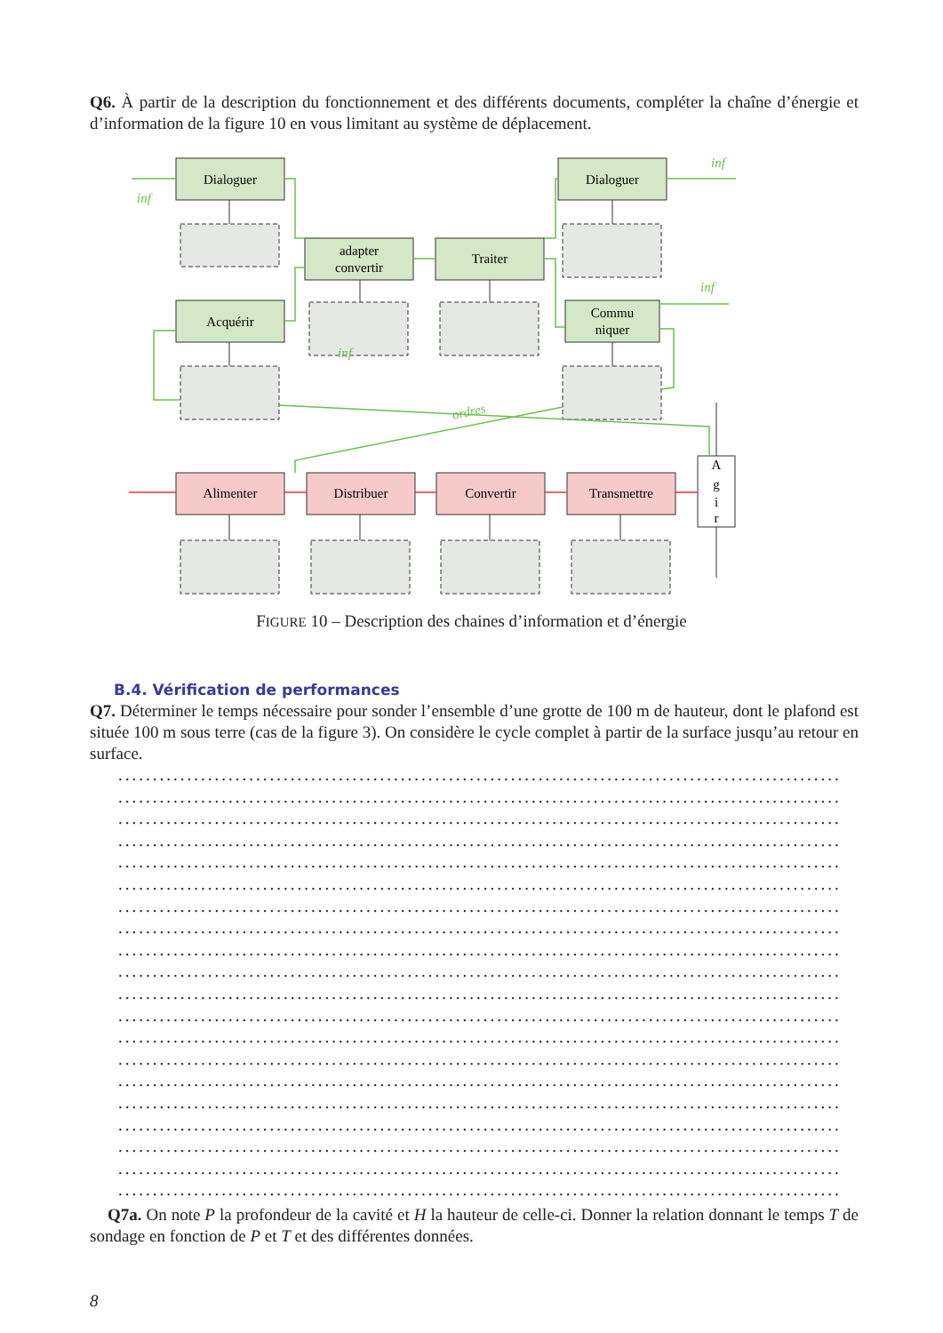Q6. À partir de la description du fonctionnement et des différents documents, compléter la chaîne d’énergie et d’information de la figure 10 en vous limitant au système de déplacement.
Dialoguer
adapter
convertir
Traiter
Dialoguer
Acquérir
Commu
niquer
Alimenter
Distribuer
Convertir
Transmettre
A
g
i
r
inf
inf
inf
inf
ordres
FIGURE 10 – Description des chaines d’information et d’énergie
B.4. Vérification de performances
Q7. Déterminer le temps nécessaire pour sonder l’ensemble d’une grotte de 100 m de hauteur, dont le plafond est située 100 m sous terre (cas de la figure 3). On considère le cycle complet à partir de la surface jusqu’au retour en surface.
................................................................................................................
................................................................................................................
................................................................................................................
................................................................................................................
................................................................................................................
................................................................................................................
................................................................................................................
................................................................................................................
................................................................................................................
................................................................................................................
................................................................................................................
................................................................................................................
................................................................................................................
................................................................................................................
................................................................................................................
................................................................................................................
................................................................................................................
................................................................................................................
................................................................................................................
................................................................................................................
Q7a. On note P la profondeur de la cavité et H la hauteur de celle-ci. Donner la relation donnant le temps T de sondage en fonction de P et T et des différentes données.
8